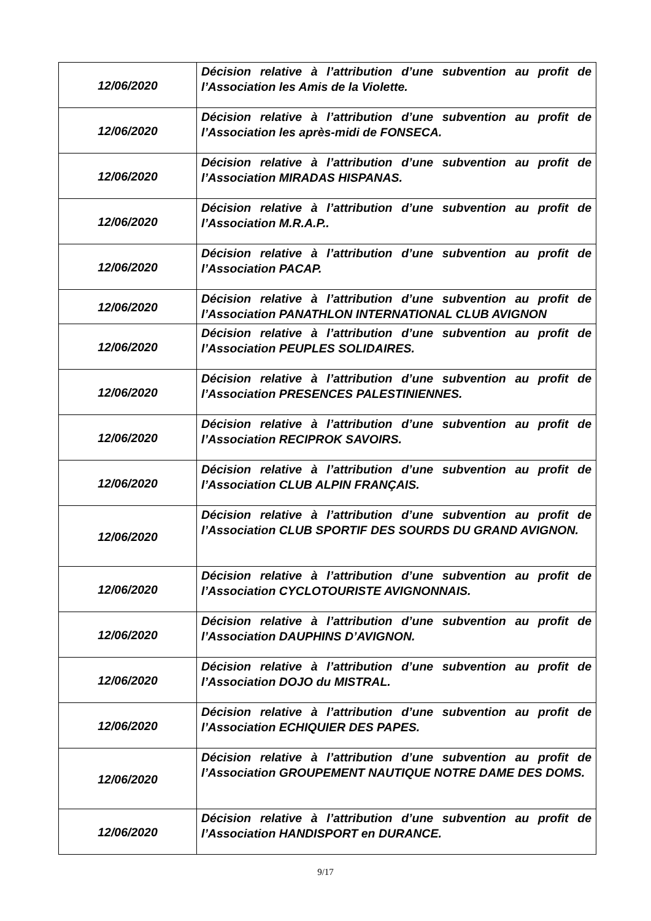| 12/06/2020 | Décision relative à l’attribution d’une subvention au profit de l’Association les Amis de la Violette. |
| 12/06/2020 | Décision relative à l’attribution d’une subvention au profit de l’Association les après-midi de FONSECA. |
| 12/06/2020 | Décision relative à l’attribution d’une subvention au profit de l’Association MIRADAS HISPANAS. |
| 12/06/2020 | Décision relative à l’attribution d’une subvention au profit de l’Association M.R.A.P.. |
| 12/06/2020 | Décision relative à l’attribution d’une subvention au profit de l’Association PACAP. |
| 12/06/2020 | Décision relative à l’attribution d’une subvention au profit de l’Association PANATHLON INTERNATIONAL CLUB AVIGNON |
| 12/06/2020 | Décision relative à l’attribution d’une subvention au profit de l’Association PEUPLES SOLIDAIRES. |
| 12/06/2020 | Décision relative à l’attribution d’une subvention au profit de l’Association PRESENCES PALESTINIENNES. |
| 12/06/2020 | Décision relative à l’attribution d’une subvention au profit de l’Association RECIPROK SAVOIRS. |
| 12/06/2020 | Décision relative à l’attribution d’une subvention au profit de l’Association CLUB ALPIN FRANÇAIS. |
| 12/06/2020 | Décision relative à l’attribution d’une subvention au profit de l’Association CLUB SPORTIF DES SOURDS DU GRAND AVIGNON. |
| 12/06/2020 | Décision relative à l’attribution d’une subvention au profit de l’Association CYCLOTOURISTE AVIGNONNAIS. |
| 12/06/2020 | Décision relative à l’attribution d’une subvention au profit de l’Association DAUPHINS D’AVIGNON. |
| 12/06/2020 | Décision relative à l’attribution d’une subvention au profit de l’Association DOJO du MISTRAL. |
| 12/06/2020 | Décision relative à l’attribution d’une subvention au profit de l’Association ECHIQUIER DES PAPES. |
| 12/06/2020 | Décision relative à l’attribution d’une subvention au profit de l’Association GROUPEMENT NAUTIQUE NOTRE DAME DES DOMS. |
| 12/06/2020 | Décision relative à l’attribution d’une subvention au profit de l’Association HANDISPORT en DURANCE. |
9/17